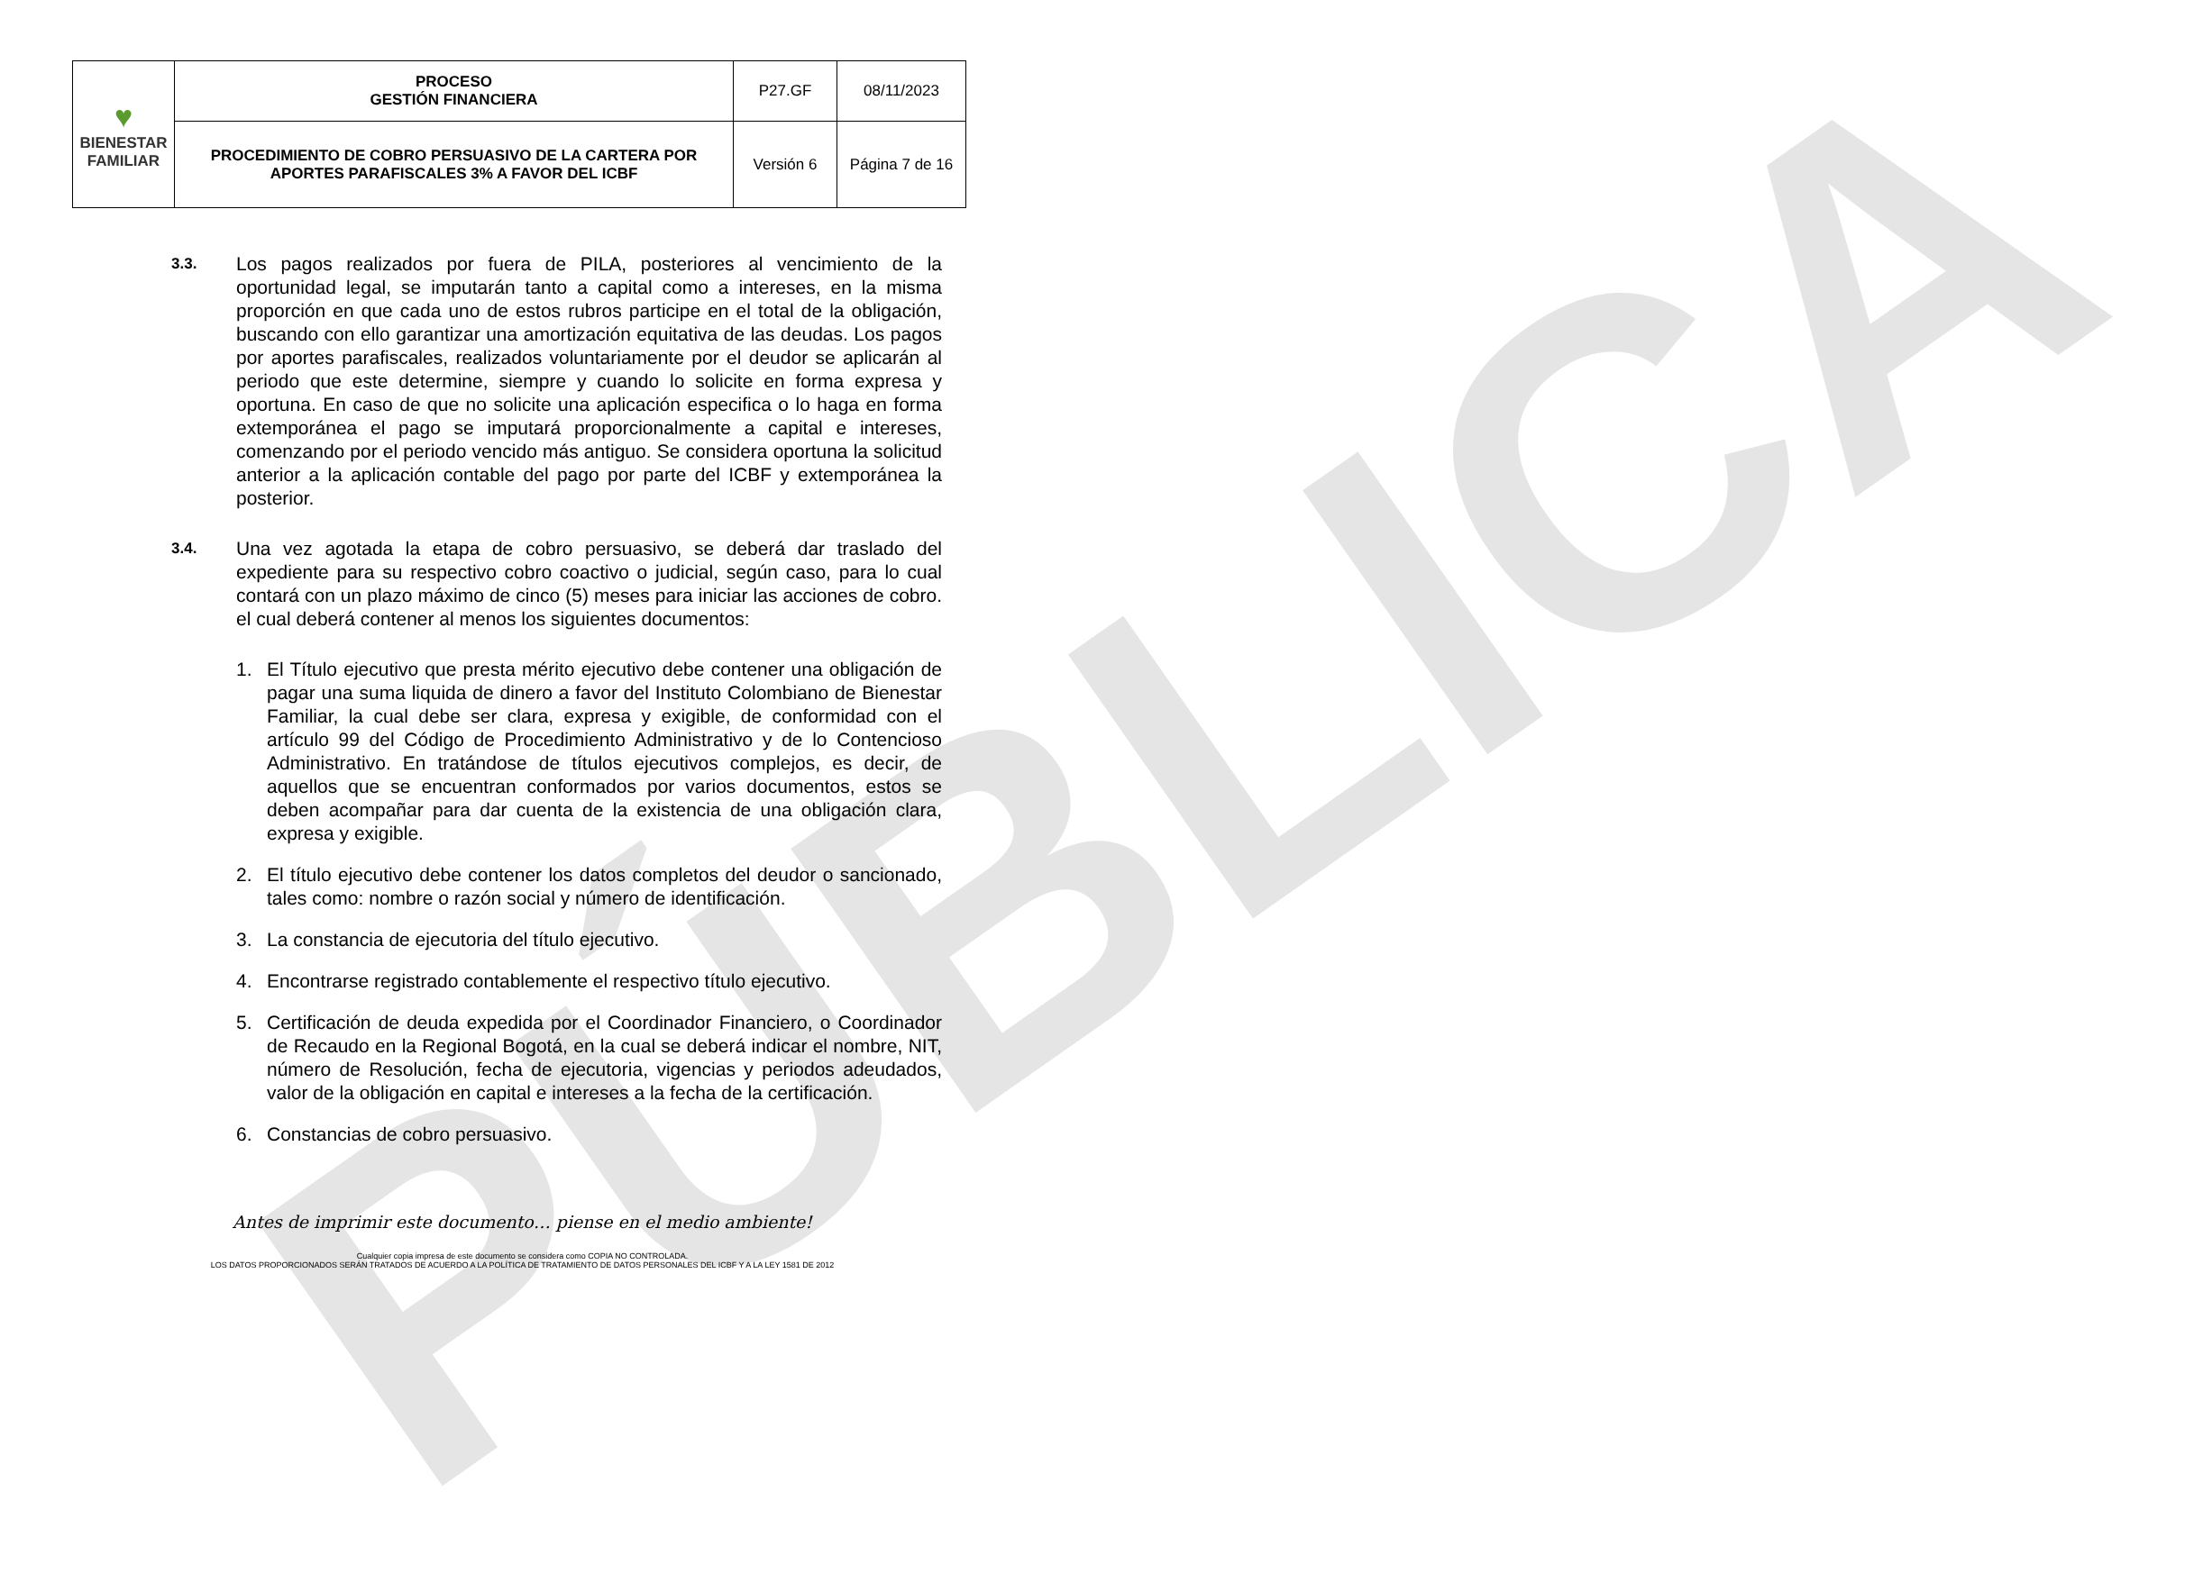PÚBLICA
| ♥ BIENESTAR FAMILIAR | PROCESO GESTIÓN FINANCIERA | P27.GF | 08/11/2023 |
| | PROCEDIMIENTO DE COBRO PERSUASIVO DE LA CARTERA POR APORTES PARAFISCALES 3% A FAVOR DEL ICBF | Versión 6 | Página 7 de 16 |
3.3.
Los pagos realizados por fuera de PILA, posteriores al vencimiento de la oportunidad legal, se imputarán tanto a capital como a intereses, en la misma proporción en que cada uno de estos rubros participe en el total de la obligación, buscando con ello garantizar una amortización equitativa de las deudas. Los pagos por aportes parafiscales, realizados voluntariamente por el deudor se aplicarán al periodo que este determine, siempre y cuando lo solicite en forma expresa y oportuna. En caso de que no solicite una aplicación especifica o lo haga en forma extemporánea el pago se imputará proporcionalmente a capital e intereses, comenzando por el periodo vencido más antiguo. Se considera oportuna la solicitud anterior a la aplicación contable del pago por parte del ICBF y extemporánea la posterior.
3.4.
Una vez agotada la etapa de cobro persuasivo, se deberá dar traslado del expediente para su respectivo cobro coactivo o judicial, según caso, para lo cual contará con un plazo máximo de cinco (5) meses para iniciar las acciones de cobro. el cual deberá contener al menos los siguientes documentos:
1. El Título ejecutivo que presta mérito ejecutivo debe contener una obligación de pagar una suma liquida de dinero a favor del Instituto Colombiano de Bienestar Familiar, la cual debe ser clara, expresa y exigible, de conformidad con el artículo 99 del Código de Procedimiento Administrativo y de lo Contencioso Administrativo. En tratándose de títulos ejecutivos complejos, es decir, de aquellos que se encuentran conformados por varios documentos, estos se deben acompañar para dar cuenta de la existencia de una obligación clara, expresa y exigible.
2. El título ejecutivo debe contener los datos completos del deudor o sancionado, tales como: nombre o razón social y número de identificación.
3. La constancia de ejecutoria del título ejecutivo.
4. Encontrarse registrado contablemente el respectivo título ejecutivo.
5. Certificación de deuda expedida por el Coordinador Financiero, o Coordinador de Recaudo en la Regional Bogotá, en la cual se deberá indicar el nombre, NIT, número de Resolución, fecha de ejecutoria, vigencias y periodos adeudados, valor de la obligación en capital e intereses a la fecha de la certificación.
6. Constancias de cobro persuasivo.
Antes de imprimir este documento… piense en el medio ambiente!
Cualquier copia impresa de este documento se considera como COPIA NO CONTROLADA.
LOS DATOS PROPORCIONADOS SERÁN TRATADOS DE ACUERDO A LA POLÍTICA DE TRATAMIENTO DE DATOS PERSONALES DEL ICBF Y A LA LEY 1581 DE 2012